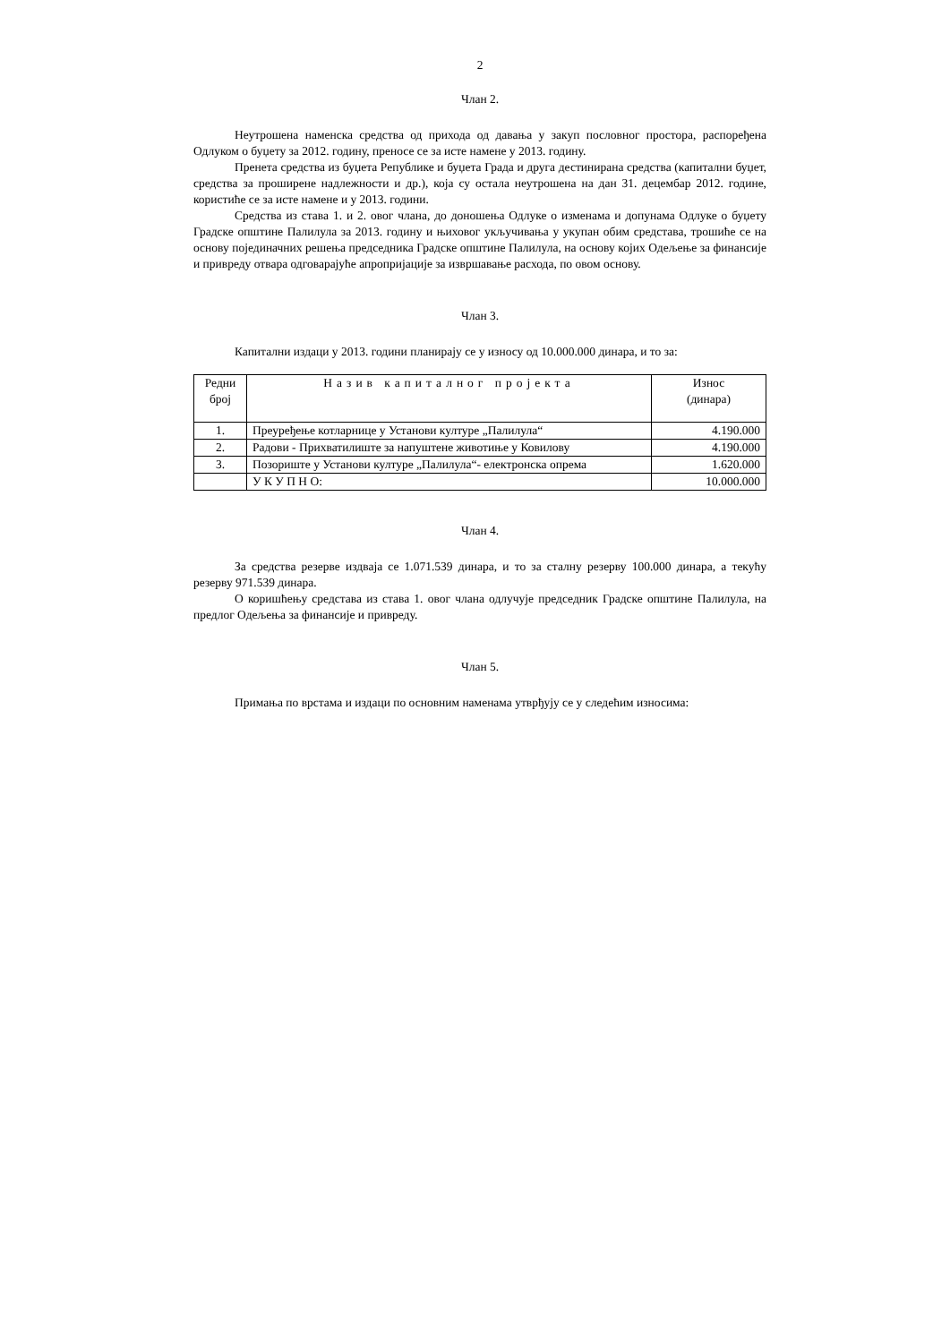2
Члан 2.
Неутрошена наменска средства од прихода од давања у закуп пословног простора, распоређена Одлуком о буџету за 2012. годину, преносе се за исте намене у 2013. годину.
Пренета средства из буџета Републике и буџета Града и друга дестинирана средства (капитални буџет, средства за проширене надлежности и др.), која су остала неутрошена на дан 31. децембар 2012. године, користиће се за исте намене и у 2013. години.
Средства из става 1. и 2. овог члана, до доношења Одлуке о изменама и допунама Одлуке о буџету Градске општине Палилула за 2013. годину и њиховог укључивања у укупан обим средстава, трошиће се на основу појединачних решења председника Градске општине Палилула, на основу којих Одељење за финансије и привреду отвара одговарајуће апропријације за извршавање расхода, по овом основу.
Члан 3.
Капитални издаци у 2013. години планирају се у износу од 10.000.000 динара, и то за:
| Редни број | Назив капиталног пројекта | Износ (динара) |
| --- | --- | --- |
| 1. | Преуређење котларнице у Установи културе „Палилула“ | 4.190.000 |
| 2. | Радови - Прихватилиште за напуштене животиње у Ковилову | 4.190.000 |
| 3. | Позориште у Установи културе „Палилула“- електронска опрема | 1.620.000 |
| | У К У П Н О: | 10.000.000 |
Члан 4.
За средства резерве издваја се 1.071.539 динара, и то за сталну резерву 100.000 динара, а текућу резерву 971.539 динара.
О коришћењу средстава из става 1. овог члана одлучује председник Градске општине Палилула, на предлог Одељења за финансије и привреду.
Члан 5.
Примања по врстама и издаци по основним наменама утврђују се у следећим износима: